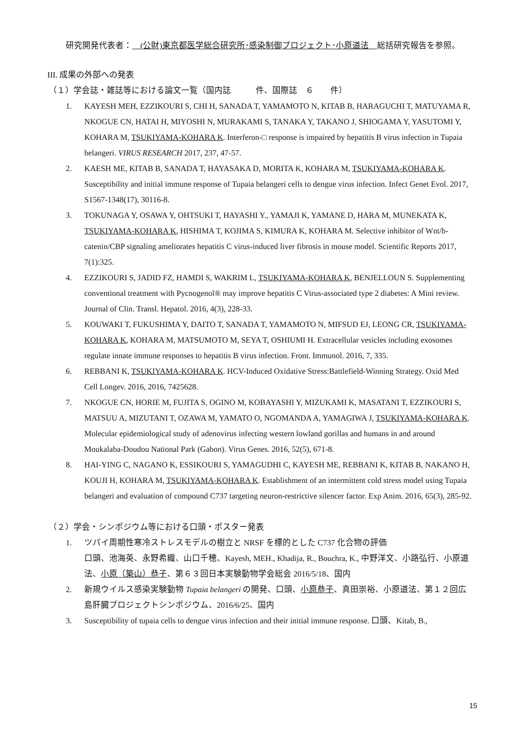研究開発代表者：　(公財)東京都医学総合研究所･感染制御プロジェクト･小原道法　総括研究報告を参照。
III. 成果の外部への発表
（１）学会誌・雑誌等における論文一覧（国内誌　　　件、国際誌　６　　件）
1. KAYESH MEH, EZZIKOURI S, CHI H, SANADA T, YAMAMOTO N, KITAB B, HARAGUCHI T, MATUYAMA R, NKOGUE CN, HATAI H, MIYOSHI N, MURAKAMI S, TANAKA Y, TAKANO J, SHIOGAMA Y, YASUTOMI Y, KOHARA M, TSUKIYAMA-KOHARA K. Interferon-□ response is impaired by hepatitis B virus infection in Tupaia belangeri. VIRUS RESEARCH 2017, 237, 47-57.
2. KAESH ME, KITAB B, SANADA T, HAYASAKA D, MORITA K, KOHARA M, TSUKIYAMA-KOHARA K. Susceptibility and initial immune response of Tupaia belangeri cells to dengue virus infection. Infect Genet Evol. 2017, S1567-1348(17), 30116-8.
3. TOKUNAGA Y, OSAWA Y, OHTSUKI T, HAYASHI Y., YAMAJI K, YAMANE D, HARA M, MUNEKATA K, TSUKIYAMA-KOHARA K, HISHIMA T, KOJIMA S, KIMURA K, KOHARA M. Selective inhibitor of Wnt/b-catenin/CBP signaling ameliorates hepatitis C virus-induced liver fibrosis in mouse model. Scientific Reports 2017, 7(1):325.
4. EZZIKOURI S, JADID FZ, HAMDI S, WAKRIM L, TSUKIYAMA-KOHARA K, BENJELLOUN S. Supplementing conventional treatment with Pycnogenol® may improve hepatitis C Virus-associated type 2 diabetes: A Mini review. Journal of Clin. Transl. Hepatol. 2016, 4(3), 228-33.
5. KOUWAKI T, FUKUSHIMA Y, DAITO T, SANADA T, YAMAMOTO N, MIFSUD EJ, LEONG CR, TSUKIYAMA-KOHARA K, KOHARA M, MATSUMOTO M, SEYA T, OSHIUMI H. Extracellular vesicles including exosomes regulate innate immune responses to hepatitis B virus infection. Front. Immunol. 2016, 7, 335.
6. REBBANI K, TSUKIYAMA-KOHARA K. HCV-Induced Oxidative Stress:Battlefield-Winning Strategy. Oxid Med Cell Longev. 2016, 2016, 7425628.
7. NKOGUE CN, HORIE M, FUJITA S, OGINO M, KOBAYASHI Y, MIZUKAMI K, MASATANI T, EZZIKOURI S, MATSUU A, MIZUTANI T, OZAWA M, YAMATO O, NGOMANDA A, YAMAGIWA J, TSUKIYAMA-KOHARA K. Molecular epidemiological study of adenovirus infecting western lowland gorillas and humans in and around Moukalaba-Doudou National Park (Gabon). Virus Genes. 2016, 52(5), 671-8.
8. HAI-YING C, NAGANO K, ESSIKOURI S, YAMAGUDHI C, KAYESH ME, REBBANI K, KITAB B, NAKANO H, KOUJI H, KOHARA M, TSUKIYAMA-KOHARA K. Establishment of an intermittent cold stress model using Tupaia belangeri and evaluation of compound C737 targeting neuron-restrictive silencer factor. Exp Anim. 2016, 65(3), 285-92.
（２）学会・シンポジウム等における口頭・ポスター発表
1. ツパイ周期性寒冷ストレスモデルの樹立と NRSF を標的とした C737 化合物の評価
口頭、池海英、永野希織、山口千穂、Kayesh, MEH., Khadija, R., Bouchra, K., 中野洋文、小路弘行、小原道法、小原（築山）恭子、第６３回日本実験動物学会総会 2016/5/18、国内
2. 新規ウイルス感染実験動物 Tupaia belangeri の開発、口頭、小原恭子、真田崇裕、小原道法、第１２回広島肝臓プロジェクトシンポジウム、2016/6/25、国内
3. Susceptibility of tupaia cells to dengue virus infection and their initial immune response. 口頭、Kitab, B.,
15